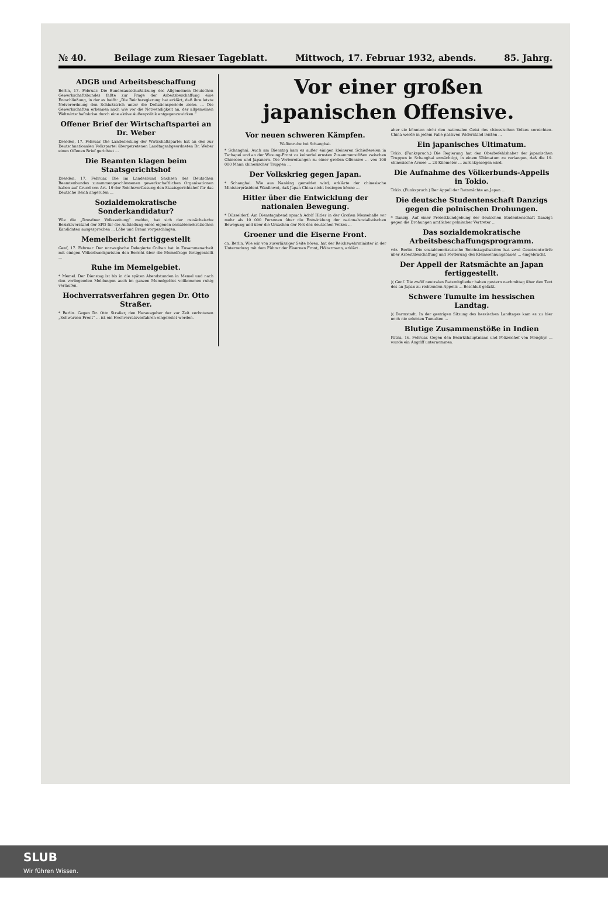№ 40. Beilage zum Riesaer Tageblatt. Mittwoch, 17. Februar 1932, abends. 85. Jahrg.
ADGB und Arbeitsbeschaffung
Berlin, 17. Februar. Die Bundesausschußsitzung des Allgemeinen Deutschen Gewerkschaftsbundes faßte zur Frage der Arbeitsbeschaffung eine Entschließung, in der es heißt: „Die Reichsregierung hat erklärt, daß ihre letzte Notverordnung den Schlußstrich unter die Deflationsperiode ziehe. ... Die Gewerkschaften erkennen nach wie vor die Notwendigkeit an, der allgemeinen Weltwirtschaftskrise durch eine aktive Außenpolitik entgegenzuwirken.“
Offener Brief der Wirtschaftspartei an Dr. Weber
Dresden, 17. Februar. Die Landesleitung der Wirtschaftspartei hat an den zur Deutschnationalen Volkspartei übergetretenen Landtagsabgeordneten Dr. Weber einen Offenen Brief gerichtet ...
Die Beamten klagen beim Staatsgerichtshof
Dresden, 17. Februar. Die im Landesbund Sachsen des Deutschen Beamtenbundes zusammengeschlossenen gewerkschaftlichen Organisationen haben auf Grund von Art. 19 der Reichsverfassung den Staatsgerichtshof für das Deutsche Reich angerufen ...
Sozialdemokratische Sonderkandidatur?
Wie die „Dresdner Volkszeitung“ meldet, hat sich der ostsächsische Bezirksvorstand der SPD für die Aufstellung eines eigenen sozialdemokratischen Kandidaten ausgesprochen ... Löbe und Braun vorgeschlagen.
Memelbericht fertiggestellt
Genf, 17. Februar. Der norwegische Delegierte Colban hat in Zusammenarbeit mit einigen Völkerbundsjuristen den Bericht über die Memelfrage fertiggestellt ...
Ruhe im Memelgebiet.
* Memel. Der Dienstag ist bis in die späten Abendstunden in Memel und nach den vorliegenden Meldungen auch im ganzen Memelgebiet vollkommen ruhig verlaufen.
Hochverratsverfahren gegen Dr. Otto Straßer.
* Berlin. Gegen Dr. Otto Straßer, den Herausgeber der zur Zeit verbotenen „Schwarzen Front“ ... ist ein Hochverratsverfahren eingeleitet worden.
Vor einer großen japanischen Offensive.
Vor neuen schweren Kämpfen.
Waffenruhe bei Schanghai.
* Schanghai. Auch am Dienstag kam es außer einigen kleineren Schießereien in Tschapei und an der Wusung-Front zu keinerlei ernsten Zusammenstößen zwischen Chinesen und Japanern. Die Vorbereitungen zu einer großen Offensive ... von 100 000 Mann chinesischer Truppen ...
Der Volkskrieg gegen Japan.
* Schanghai. Wie aus Nanking gemeldet wird, erklärte der chinesische Ministerpräsident Wanfinwei, daß Japan China nicht besiegen könne ...
Hitler über die Entwicklung der nationalen Bewegung.
* Düsseldorf. Am Dienstagabend sprach Adolf Hitler in der Großen Messehalle vor mehr als 10 000 Personen über die Entwicklung der nationalsozialistischen Bewegung und über die Ursachen der Not des deutschen Volkes ...
Groener und die Eiserne Front.
cn. Berlin. Wie wir von zuverlässiger Seite hören, hat der Reichswehrminister in der Unterredung mit dem Führer der Eisernen Front, Höltermann, erklärt ...
aber sie könnten nicht den nationalen Geist des chinesischen Volkes vernichten. China werde in jedem Falle passiven Widerstand leisten ...
Ein japanisches Ultimatum.
Tokio. (Funkspruch.) Die Regierung hat den Oberbefehlshaber der japanischen Truppen in Schanghai ermächtigt, in einem Ultimatum zu verlangen, daß die 19. chinesische Armee ... 20 Kilometer ... zurückgezogen wird.
Die Aufnahme des Völkerbunds-Appells in Tokio.
Tokio. (Funkspruch.) Der Appell der Ratsmächte an Japan ...
Die deutsche Studentenschaft Danzigs gegen die polnischen Drohungen.
* Danzig. Auf einer Protestkundgebung der deutschen Studentenschaft Danzigs gegen die Drohungen amtlicher polnischer Vertreter ...
Das sozialdemokratische Arbeitsbeschaffungsprogramm.
vdz. Berlin. Die sozialdemokratische Reichstagsfraktion hat zwei Gesetzentwürfe über Arbeitsbeschaffung und Förderung des Kleinwohnungsbaues ... eingebracht.
Der Appell der Ratsmächte an Japan fertiggestellt.
)( Genf. Die zwölf neutralen Ratsmitglieder haben gestern nachmittag über den Text des an Japan zu richtenden Appells ... Beschluß gefaßt.
Schwere Tumulte im hessischen Landtag.
)( Darmstadt. In der gestrigen Sitzung des hessischen Landtages kam es zu hier noch nie erlebten Tumulten ...
Blutige Zusammenstöße in Indien
Patna, 16. Februar. Gegen den Bezirkshauptmann und Polizeichef von Monghyr ... wurde ein Angriff unternommen.
SLUB
Wir führen Wissen.